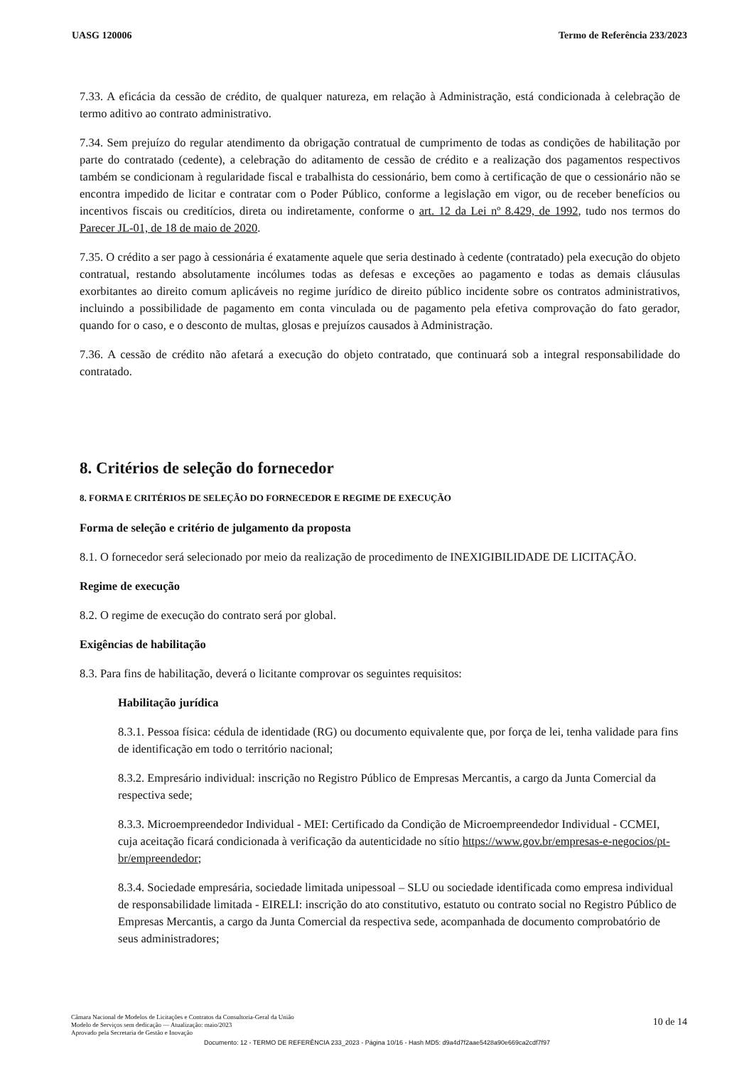UASG 120006 Termo de Referência 233/2023
7.33. A eficácia da cessão de crédito, de qualquer natureza, em relação à Administração, está condicionada à celebração de termo aditivo ao contrato administrativo.
7.34. Sem prejuízo do regular atendimento da obrigação contratual de cumprimento de todas as condições de habilitação por parte do contratado (cedente), a celebração do aditamento de cessão de crédito e a realização dos pagamentos respectivos também se condicionam à regularidade fiscal e trabalhista do cessionário, bem como à certificação de que o cessionário não se encontra impedido de licitar e contratar com o Poder Público, conforme a legislação em vigor, ou de receber benefícios ou incentivos fiscais ou creditícios, direta ou indiretamente, conforme o art. 12 da Lei nº 8.429, de 1992, tudo nos termos do Parecer JL-01, de 18 de maio de 2020.
7.35. O crédito a ser pago à cessionária é exatamente aquele que seria destinado à cedente (contratado) pela execução do objeto contratual, restando absolutamente incólumes todas as defesas e exceções ao pagamento e todas as demais cláusulas exorbitantes ao direito comum aplicáveis no regime jurídico de direito público incidente sobre os contratos administrativos, incluindo a possibilidade de pagamento em conta vinculada ou de pagamento pela efetiva comprovação do fato gerador, quando for o caso, e o desconto de multas, glosas e prejuízos causados à Administração.
7.36. A cessão de crédito não afetará a execução do objeto contratado, que continuará sob a integral responsabilidade do contratado.
8. Critérios de seleção do fornecedor
8. FORMA E CRITÉRIOS DE SELEÇÃO DO FORNECEDOR E REGIME DE EXECUÇÃO
Forma de seleção e critério de julgamento da proposta
8.1. O fornecedor será selecionado por meio da realização de procedimento de INEXIGIBILIDADE DE LICITAÇÃO.
Regime de execução
8.2. O regime de execução do contrato será por global.
Exigências de habilitação
8.3. Para fins de habilitação, deverá o licitante comprovar os seguintes requisitos:
Habilitação jurídica
8.3.1. Pessoa física: cédula de identidade (RG) ou documento equivalente que, por força de lei, tenha validade para fins de identificação em todo o território nacional;
8.3.2. Empresário individual: inscrição no Registro Público de Empresas Mercantis, a cargo da Junta Comercial da respectiva sede;
8.3.3. Microempreendedor Individual - MEI: Certificado da Condição de Microempreendedor Individual - CCMEI, cuja aceitação ficará condicionada à verificação da autenticidade no sítio https://www.gov.br/empresas-e-negocios/pt-br/empreendedor;
8.3.4. Sociedade empresária, sociedade limitada unipessoal – SLU ou sociedade identificada como empresa individual de responsabilidade limitada - EIRELI: inscrição do ato constitutivo, estatuto ou contrato social no Registro Público de Empresas Mercantis, a cargo da Junta Comercial da respectiva sede, acompanhada de documento comprobatório de seus administradores;
Câmara Nacional de Modelos de Licitações e Contratos da Consultoria-Geral da União
Modelo de Serviços sem dedicação — Atualização: maio/2023
Aprovado pela Secretaria de Gestão e Inovação
10 de 14
Documento: 12 - TERMO DE REFERÊNCIA 233_2023 - Página 10/16 - Hash MD5: d9a4d7f2aae5428a90e669ca2cdf7f97